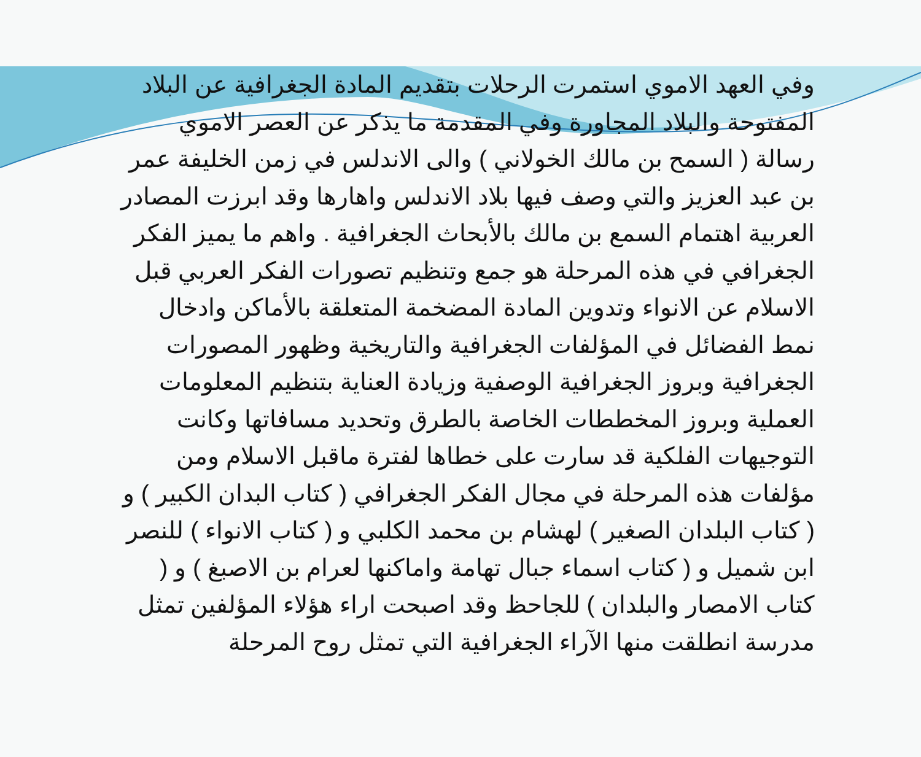وفي العهد الاموي استمرت الرحلات بتقديم المادة الجغرافية عن البلاد المفتوحة والبلاد المجاورة وفي المقدمة ما يذكر عن العصر الاموي رسالة ( السمح بن مالك الخولاني ) والى الاندلس في زمن الخليفة عمر بن عبد العزيز والتي وصف فيها بلاد الاندلس واهارها وقد ابرزت المصادر العربية اهتمام السمع بن مالك بالأبحاث الجغرافية . واهم ما يميز الفكر الجغرافي في هذه المرحلة هو جمع وتنظيم تصورات الفكر العربي قبل الاسلام عن الانواء وتدوين المادة المضخمة المتعلقة بالأماكن وادخال نمط الفضائل في المؤلفات الجغرافية والتاريخية وظهور المصورات الجغرافية وبروز الجغرافية الوصفية وزيادة العناية بتنظيم المعلومات العملية وبروز المخططات الخاصة بالطرق وتحديد مسافاتها وكانت التوجيهات الفلكية قد سارت على خطاها لفترة ماقبل الاسلام ومن مؤلفات هذه المرحلة في مجال الفكر الجغرافي ( كتاب البدان الكبير ) و ( كتاب البلدان الصغير ) لهشام بن محمد الكلبي و ( كتاب الانواء ) للنصر ابن شميل و ( كتاب اسماء جبال تهامة واماكنها لعرام بن الاصبغ ) و ( كتاب الامصار والبلدان ) للجاحظ وقد اصبحت اراء هؤلاء المؤلفين تمثل مدرسة انطلقت منها الآراء الجغرافية التي تمثل روح المرحلة